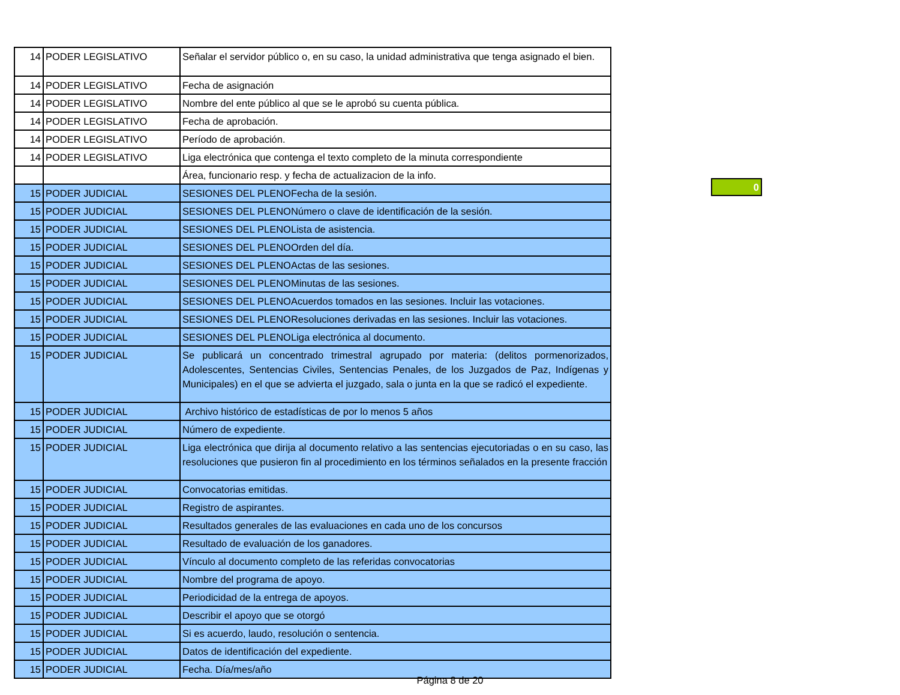| 14 | PODER LEGISLATIVO | Señalar el servidor público o, en su caso, la unidad administrativa que tenga asignado el bien. |
| 14 | PODER LEGISLATIVO | Fecha de asignación |
| 14 | PODER LEGISLATIVO | Nombre del ente público al que se le aprobó su cuenta pública. |
| 14 | PODER LEGISLATIVO | Fecha de aprobación. |
| 14 | PODER LEGISLATIVO | Período de aprobación. |
| 14 | PODER LEGISLATIVO | Liga electrónica que contenga el texto completo de la minuta correspondiente |
| | | Área, funcionario resp. y fecha de actualizacion de la info. |
| 15 | PODER JUDICIAL | SESIONES DEL PLENOFecha de la sesión. |
| 15 | PODER JUDICIAL | SESIONES DEL PLENONúmero o clave de identificación de la sesión. |
| 15 | PODER JUDICIAL | SESIONES DEL PLENOLista de asistencia. |
| 15 | PODER JUDICIAL | SESIONES DEL PLENOOrden del día. |
| 15 | PODER JUDICIAL | SESIONES DEL PLENOActas de las sesiones. |
| 15 | PODER JUDICIAL | SESIONES DEL PLENOMinutas de las sesiones. |
| 15 | PODER JUDICIAL | SESIONES DEL PLENOAcuerdos tomados en las sesiones. Incluir las votaciones. |
| 15 | PODER JUDICIAL | SESIONES DEL PLENOResoluciones derivadas en las sesiones. Incluir las votaciones. |
| 15 | PODER JUDICIAL | SESIONES DEL PLENOLiga electrónica al documento. |
| 15 | PODER JUDICIAL | Se publicará un concentrado trimestral agrupado por materia: (delitos pormenorizados, Adolescentes, Sentencias Civiles, Sentencias Penales, de los Juzgados de Paz, Indígenas y Municipales) en el que se advierta el juzgado, sala o junta en la que se radicó el expediente. |
| 15 | PODER JUDICIAL | Archivo histórico de estadísticas de por lo menos 5 años |
| 15 | PODER JUDICIAL | Número de expediente. |
| 15 | PODER JUDICIAL | Liga electrónica que dirija al documento relativo a las sentencias ejecutoriadas o en su caso, las resoluciones que pusieron fin al procedimiento en los términos señalados en la presente fracción |
| 15 | PODER JUDICIAL | Convocatorias emitidas. |
| 15 | PODER JUDICIAL | Registro de aspirantes. |
| 15 | PODER JUDICIAL | Resultados generales de las evaluaciones en cada uno de los concursos |
| 15 | PODER JUDICIAL | Resultado de evaluación de los ganadores. |
| 15 | PODER JUDICIAL | Vínculo al documento completo de las referidas convocatorias |
| 15 | PODER JUDICIAL | Nombre del programa de apoyo. |
| 15 | PODER JUDICIAL | Periodicidad de la entrega de apoyos. |
| 15 | PODER JUDICIAL | Describir el apoyo que se otorgó |
| 15 | PODER JUDICIAL | Si es acuerdo, laudo, resolución o sentencia. |
| 15 | PODER JUDICIAL | Datos de identificación del expediente. |
| 15 | PODER JUDICIAL | Fecha. Día/mes/año |
0
Página 8 de 20